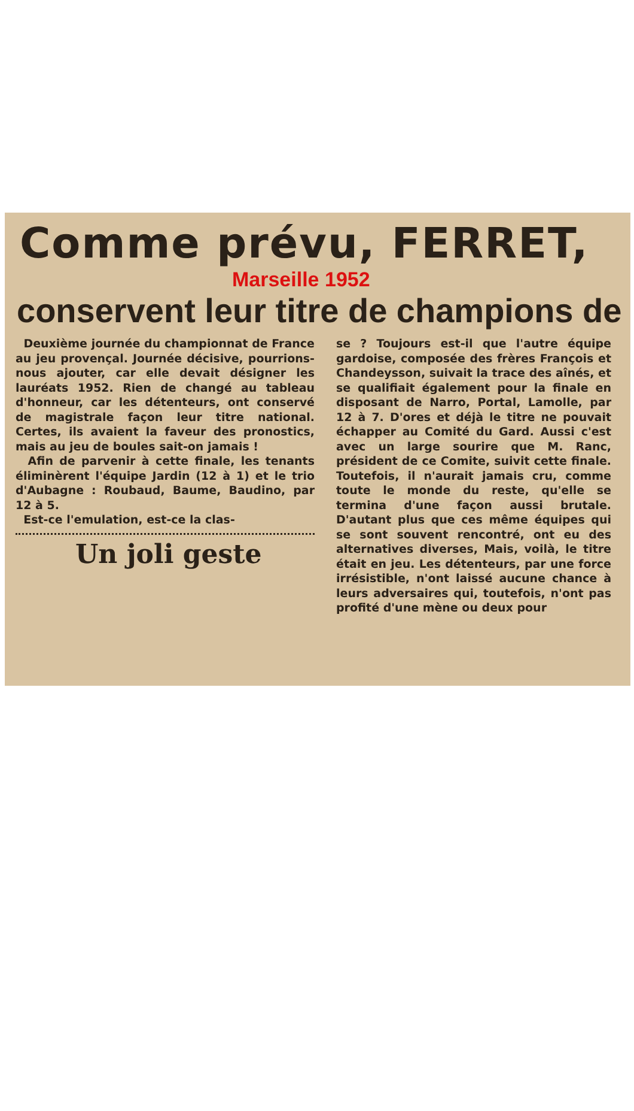Comme prévu, FERRET,
Marseille 1952
conservent leur titre de champions de
Deuxième journée du championnat de France au jeu provençal. Journée décisive, pourrions-nous ajouter, car elle devait désigner les lauréats 1952. Rien de changé au tableau d'honneur, car les détenteurs, ont conservé de magistrale façon leur titre national. Certes, ils avaient la faveur des pronostics, mais au jeu de boules sait-on jamais !
Afin de parvenir à cette finale, les tenants éliminèrent l'équipe Jardin (12 à 1) et le trio d'Aubagne : Roubaud, Baume, Baudino, par 12 à 5.
Est-ce l'emulation, est-ce la clas-
Un joli geste
se ? Toujours est-il que l'autre équipe gardoise, composée des frères François et Chandeysson, suivait la trace des aînés, et se qualifiait également pour la finale en disposant de Narro, Portal, Lamolle, par 12 à 7. D'ores et déjà le titre ne pouvait échapper au Comité du Gard. Aussi c'est avec un large sourire que M. Ranc, président de ce Comite, suivit cette finale. Toutefois, il n'aurait jamais cru, comme toute le monde du reste, qu'elle se termina d'une façon aussi brutale. D'autant plus que ces même équipes qui se sont souvent rencontré, ont eu des alternatives diverses, Mais, voilà, le titre était en jeu. Les détenteurs, par une force irrésistible, n'ont laissé aucune chance à leurs adversaires qui, toutefois, n'ont pas profité d'une mène ou deux pour